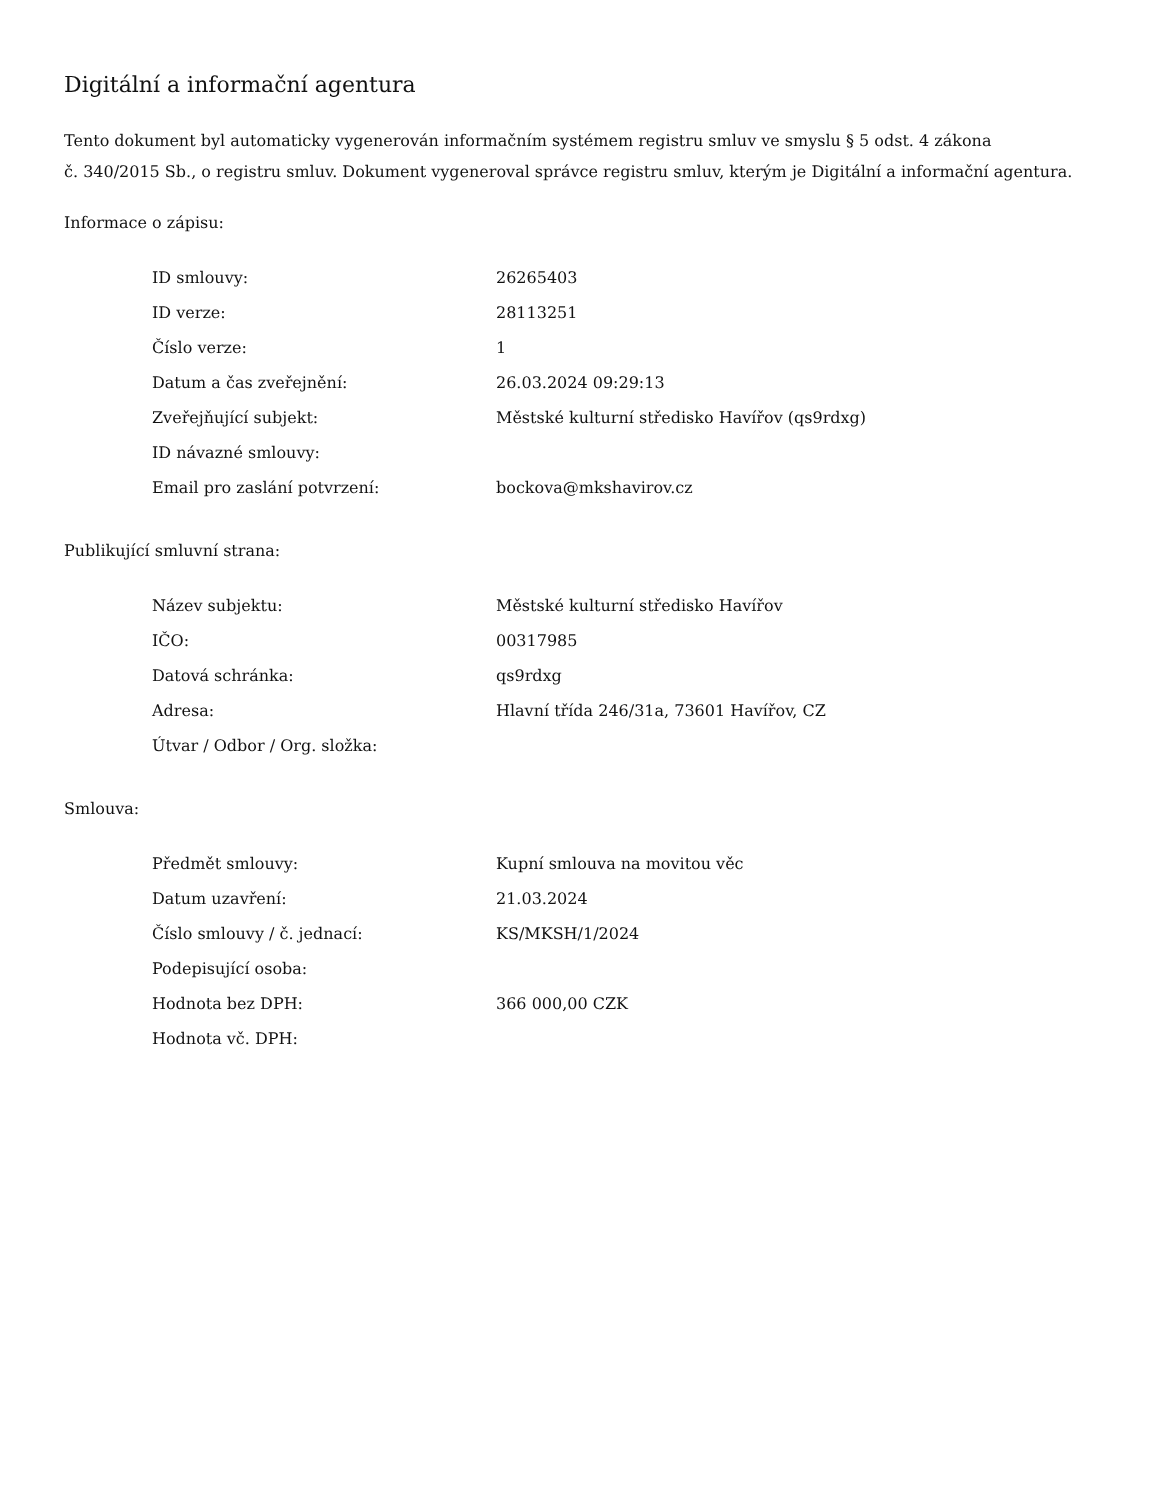Digitální a informační agentura
Tento dokument byl automaticky vygenerován informačním systémem registru smluv ve smyslu § 5 odst. 4 zákona
č. 340/2015 Sb., o registru smluv. Dokument vygeneroval správce registru smluv, kterým je Digitální a informační agentura.
Informace o zápisu:
| ID smlouvy: | 26265403 |
| ID verze: | 28113251 |
| Číslo verze: | 1 |
| Datum a čas zveřejnění: | 26.03.2024 09:29:13 |
| Zveřejňující subjekt: | Městské kulturní středisko Havířov (qs9rdxg) |
| ID návazné smlouvy: | |
| Email pro zaslání potvrzení: | bockova@mkshavirov.cz |
Publikující smluvní strana:
| Název subjektu: | Městské kulturní středisko Havířov |
| IČO: | 00317985 |
| Datová schránka: | qs9rdxg |
| Adresa: | Hlavní třída 246/31a, 73601 Havířov, CZ |
| Útvar / Odbor / Org. složka: | |
Smlouva:
| Předmět smlouvy: | Kupní smlouva na movitou věc |
| Datum uzavření: | 21.03.2024 |
| Číslo smlouvy / č. jednací: | KS/MKSH/1/2024 |
| Podepisující osoba: | |
| Hodnota bez DPH: | 366 000,00 CZK |
| Hodnota vč. DPH: | |